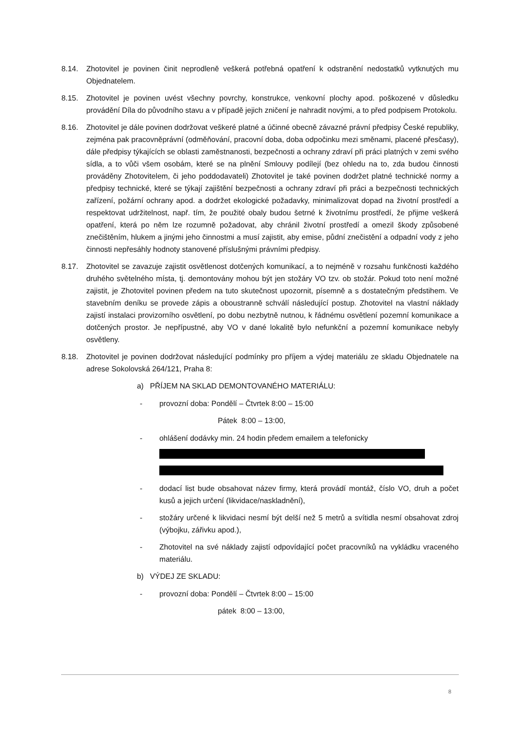8.14. Zhotovitel je povinen činit neprodleně veškerá potřebná opatření k odstranění nedostatků vytknutých mu Objednatelem.
8.15. Zhotovitel je povinen uvést všechny povrchy, konstrukce, venkovní plochy apod. poškozené v důsledku provádění Díla do původního stavu a v případě jejich zničení je nahradit novými, a to před podpisem Protokolu.
8.16. Zhotovitel je dále povinen dodržovat veškeré platné a účinné obecně závazné právní předpisy České republiky, zejména pak pracovněprávní (odměňování, pracovní doba, doba odpočinku mezi směnami, placené přesčasy), dále předpisy týkajících se oblasti zaměstnanosti, bezpečnosti a ochrany zdraví při práci platných v zemi svého sídla, a to vůči všem osobám, které se na plnění Smlouvy podílejí (bez ohledu na to, zda budou činnosti prováděny Zhotovitelem, či jeho poddodavateli) Zhotovitel je také povinen dodržet platné technické normy a předpisy technické, které se týkají zajištění bezpečnosti a ochrany zdraví při práci a bezpečnosti technických zařízení, požární ochrany apod. a dodržet ekologické požadavky, minimalizovat dopad na životní prostředí a respektovat udržitelnost, např. tím, že použité obaly budou šetrné k životnímu prostředí, že přijme veškerá opatření, která po něm lze rozumně požadovat, aby chránil životní prostředí a omezil škody způsobené znečištěním, hlukem a jinými jeho činnostmi a musí zajistit, aby emise, půdní znečistění a odpadní vody z jeho činnosti nepřesáhly hodnoty stanovené příslušnými právními předpisy.
8.17. Zhotovitel se zavazuje zajistit osvětlenost dotčených komunikací, a to nejméně v rozsahu funkčnosti každého druhého světelného místa, tj. demontovány mohou být jen stožáry VO tzv. ob stožár. Pokud toto není možné zajistit, je Zhotovitel povinen předem na tuto skutečnost upozornit, písemně a s dostatečným předstihem. Ve stavebním deníku se provede zápis a oboustranně schválí následující postup. Zhotovitel na vlastní náklady zajistí instalaci provizorního osvětlení, po dobu nezbytně nutnou, k řádnému osvětlení pozemní komunikace a dotčených prostor. Je nepřípustné, aby VO v dané lokalitě bylo nefunkční a pozemní komunikace nebyly osvětleny.
8.18. Zhotovitel je povinen dodržovat následující podmínky pro příjem a výdej materiálu ze skladu Objednatele na adrese Sokolovská 264/121, Praha 8:
a) PŘÍJEM NA SKLAD DEMONTOVANÉHO MATERIÁLU:
- provozní doba: Pondělí – Čtvrtek 8:00 – 15:00
Pátek 8:00 – 13:00,
- ohlášení dodávky min. 24 hodin předem emailem a telefonicky
- dodací list bude obsahovat název firmy, která provádí montáž, číslo VO, druh a počet kusů a jejich určení (likvidace/naskladnění),
- stožáry určené k likvidaci nesmí být delší než 5 metrů a svítidla nesmí obsahovat zdroj (výbojku, zářivku apod.),
- Zhotovitel na své náklady zajistí odpovídající počet pracovníků na vykládku vraceného materiálu.
b) VÝDEJ ZE SKLADU:
- provozní doba: Pondělí – Čtvrtek 8:00 – 15:00
pátek 8:00 – 13:00,
8